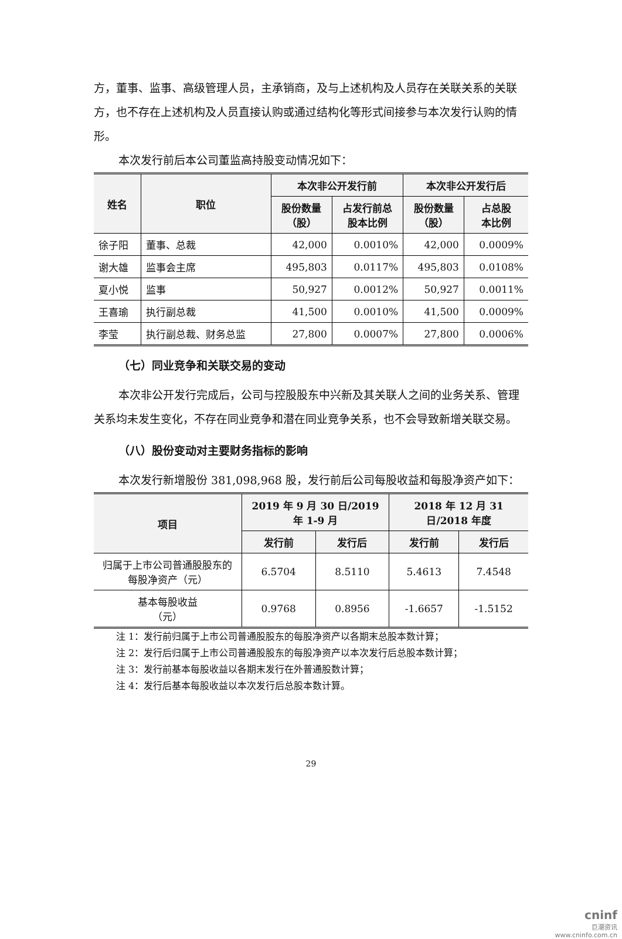方，董事、监事、高级管理人员，主承销商，及与上述机构及人员存在关联关系的关联方，也不存在上述机构及人员直接认购或通过结构化等形式间接参与本次发行认购的情形。
本次发行前后本公司董监高持股变动情况如下：
| 姓名 | 职位 | 本次非公开发行前 | | 本次非公开发行后 | |
| --- | --- | --- | --- | --- | --- |
| | | 股份数量 （股） | 占发行前总 股本比例 | 股份数量 （股） | 占总股 本比例 |
| 徐子阳 | 董事、总裁 | 42,000 | 0.0010% | 42,000 | 0.0009% |
| 谢大雄 | 监事会主席 | 495,803 | 0.0117% | 495,803 | 0.0108% |
| 夏小悦 | 监事 | 50,927 | 0.0012% | 50,927 | 0.0011% |
| 王喜瑜 | 执行副总裁 | 41,500 | 0.0010% | 41,500 | 0.0009% |
| 李莹 | 执行副总裁、财务总监 | 27,800 | 0.0007% | 27,800 | 0.0006% |
（七）同业竞争和关联交易的变动
本次非公开发行完成后，公司与控股股东中兴新及其关联人之间的业务关系、管理关系均未发生变化，不存在同业竞争和潜在同业竞争关系，也不会导致新增关联交易。
（八）股份变动对主要财务指标的影响
本次发行新增股份 381,098,968 股，发行前后公司每股收益和每股净资产如下：
| 项目 | 2019 年 9 月 30 日/2019 年 1-9 月 | | 2018 年 12 月 31 日/2018 年度 | |
| --- | --- | --- | --- | --- |
| | 发行前 | 发行后 | 发行前 | 发行后 |
| 归属于上市公司普通股股东的每股净资产（元） | 6.5704 | 8.5110 | 5.4613 | 7.4548 |
| 基本每股收益 （元） | 0.9768 | 0.8956 | -1.6657 | -1.5152 |
注 1：发行前归属于上市公司普通股股东的每股净资产以各期末总股本数计算；
注 2：发行后归属于上市公司普通股股东的每股净资产以本次发行后总股本数计算；
注 3：发行前基本每股收益以各期末发行在外普通股数计算；
注 4：发行后基本每股收益以本次发行后总股本数计算。
29
cninf
巨潮资讯
www.cninfo.com.cn